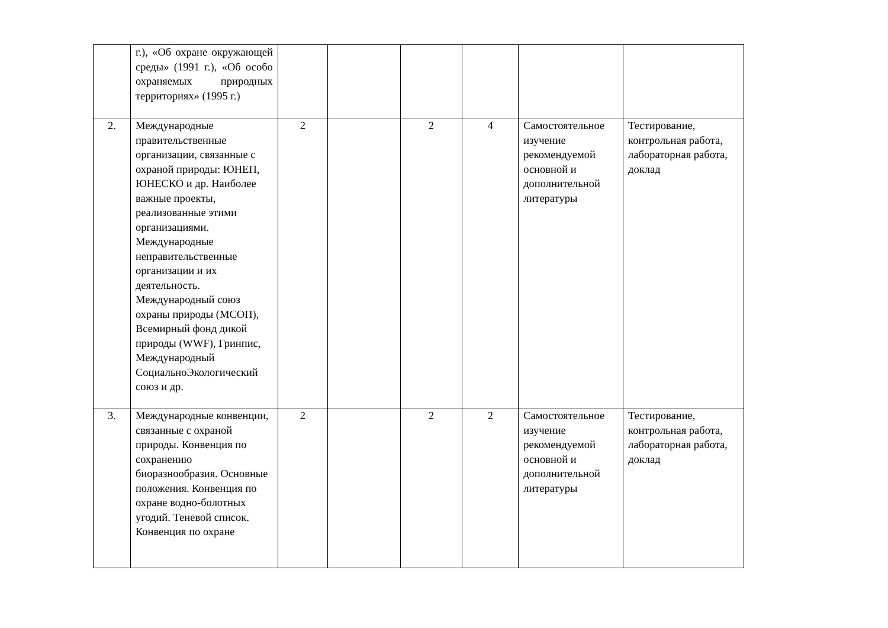| | г.), «Об охране окружающей среды» (1991 г.), «Об особо охраняемых природных территориях» (1995 г.) | | | | | | |
| 2. | Международные правительственные организации, связанные с охраной природы: ЮНЕП, ЮНЕСКО и др. Наиболее важные проекты, реализованные этими организациями. Международные неправительственные организации и их деятельность. Международный союз охраны природы (МСОП), Всемирный фонд дикой природы (WWF), Гринпис, Международный СоциальноЭкологический союз и др. | 2 | | 2 | 4 | Самостоятельное изучение рекомендуемой основной и дополнительной литературы | Тестирование, контрольная работа, лабораторная работа, доклад |
| 3. | Международные конвенции, связанные с охраной природы. Конвенция по сохранению биоразнообразия. Основные положения. Конвенция по охране водно-болотных угодий. Теневой список. Конвенция по охране | 2 | | 2 | 2 | Самостоятельное изучение рекомендуемой основной и дополнительной литературы | Тестирование, контрольная работа, лабораторная работа, доклад |